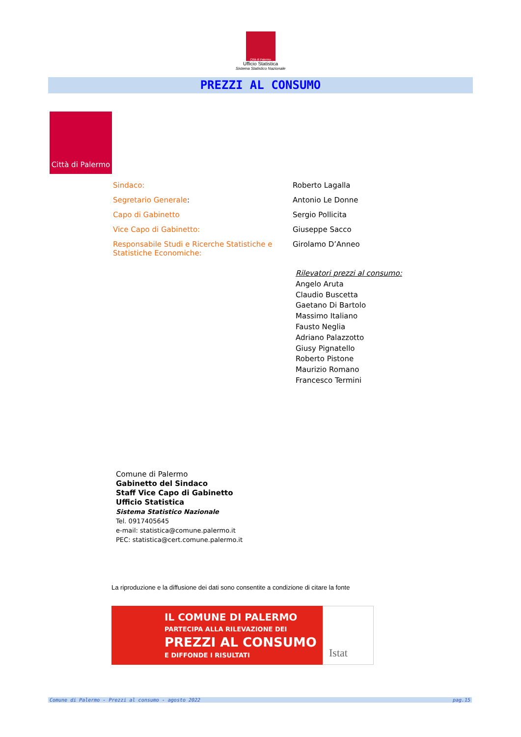Città di Palermo
Ufficio Statistica
Sistema Statistico Nazionale
PREZZI AL CONSUMO
Città di Palermo
| Sindaco: | Roberto Lagalla |
| Segretario Generale : | Antonio Le Donne |
| Capo di Gabinetto | Sergio Pollicita |
| Vice Capo di Gabinetto: | Giuseppe Sacco |
| Responsabile Studi e Ricerche Statistiche e Statistiche Economiche: | Girolamo D’Anneo |
Rilevatori prezzi al consumo:
Angelo Aruta
Claudio Buscetta
Gaetano Di Bartolo
Massimo Italiano
Fausto Neglia
Adriano Palazzotto
Giusy Pignatello
Roberto Pistone
Maurizio Romano
Francesco Termini
Comune di Palermo
Gabinetto del Sindaco
Staff Vice Capo di Gabinetto
Ufficio Statistica
Sistema Statistico Nazionale
Tel. 0917405645
e-mail: statistica@comune.palermo.it
PEC: statistica@cert.comune.palermo.it
La riproduzione e la diffusione dei dati sono consentite a condizione di citare la fonte
IL COMUNE DI PALERMO
PARTECIPA ALLA RILEVAZIONE DEI
PREZZI AL CONSUMO
E DIFFONDE I RISULTATI
Istat
Comune di Palermo - Prezzi al consumo - agosto 2022 pag.15